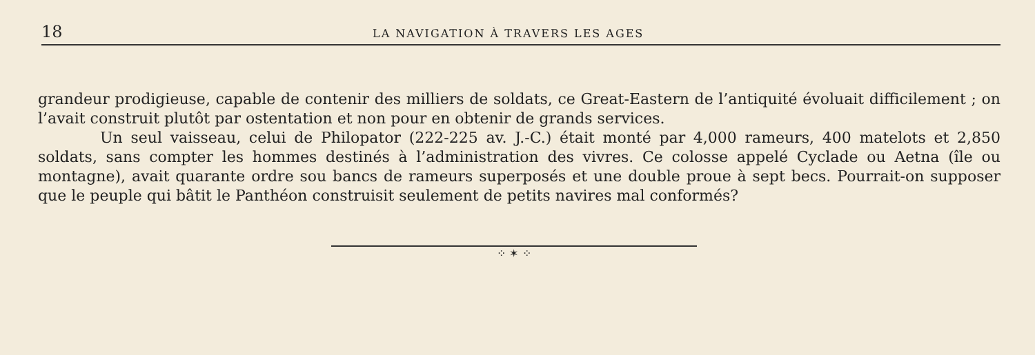18 LA NAVIGATION À TRAVERS LES AGES
grandeur prodigieuse, capable de contenir des milliers de soldats, ce Great-Eastern de l’antiquité évoluait difficilement ; on l’avait construit plutôt par ostentation et non pour en obtenir de grands services.
Un seul vaisseau, celui de Philopator (222-225 av. J.-C.) était monté par 4,000 rameurs, 400 matelots et 2,850 soldats, sans compter les hommes destinés à l’administration des vivres. Ce colosse appelé Cyclade ou Aetna (île ou montagne), avait quarante ordre sou bancs de rameurs superposés et une double proue à sept becs. Pourrait-on supposer que le peuple qui bâtit le Panthéon construisit seulement de petits navires mal conformés?
⁘ ✶ ⁘